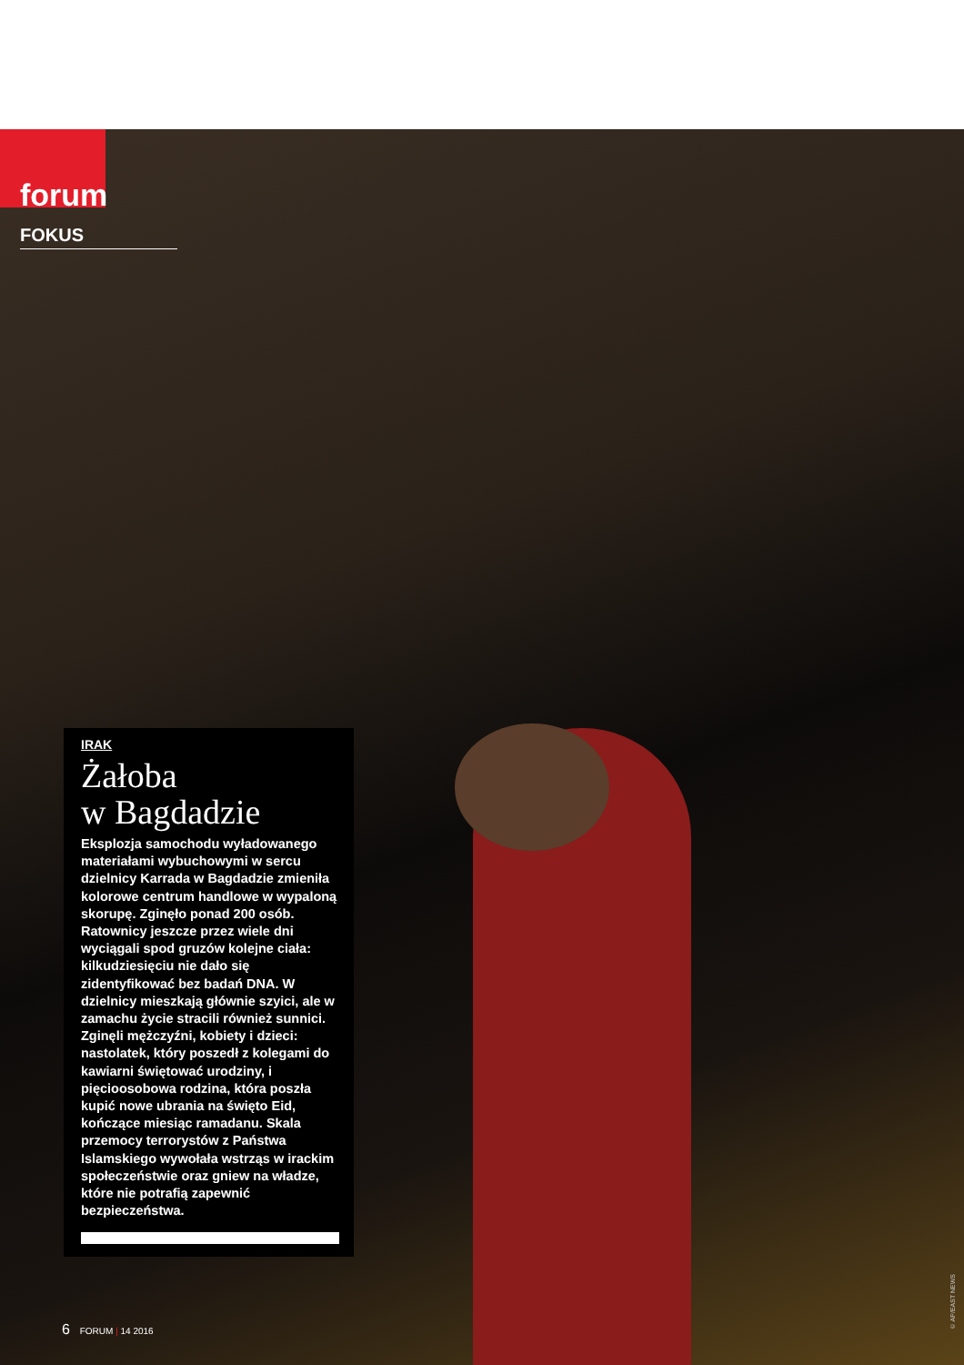forum FOKUS
IRAK
Żałoba
w Bagdadzie
Eksplozja samochodu wyładowanego materiałami wybuchowymi w sercu dzielnicy Karrada w Bagdadzie zmieniła kolorowe centrum handlowe w wypaloną skorupę. Zginęło ponad 200 osób. Ratownicy jeszcze przez wiele dni wyciągali spod gruzów kolejne ciała: kilkudziesięciu nie dało się zidentyfikować bez badań DNA. W dzielnicy mieszkają głównie szyici, ale w zamachu życie stracili również sunnici. Zginęli mężczyźni, kobiety i dzieci: nastolatek, który poszedł z kolegami do kawiarni świętować urodziny, i pięcioosobowa rodzina, która poszła kupić nowe ubrania na święto Eid, kończące miesiąc ramadanu. Skala przemocy terrorystów z Państwa Islamskiego wywołała wstrząs w irackim społeczeństwie oraz gniew na władze, które nie potrafią zapewnić bezpieczeństwa.
6 FORUM | 14 2016
© AP/EAST NEWS